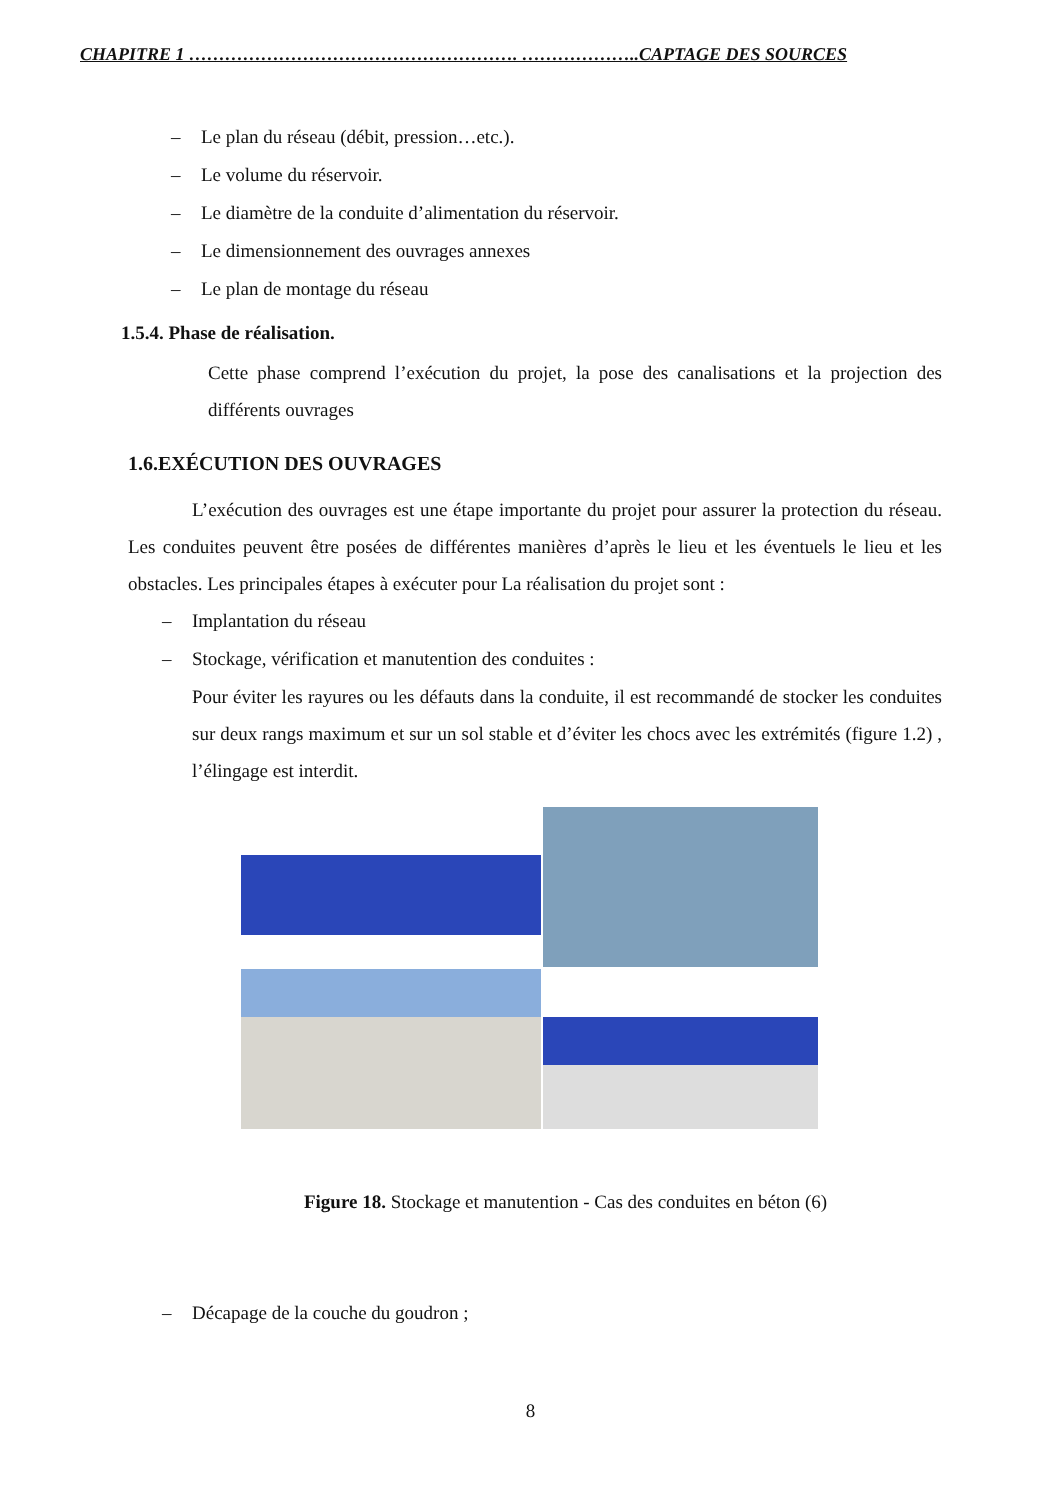CHAPITRE 1 ………………………………………………. ………………..CAPTAGE DES SOURCES
– Le plan du réseau (débit, pression…etc.).
– Le volume du réservoir.
– Le diamètre de la conduite d’alimentation du réservoir.
– Le dimensionnement des ouvrages annexes
– Le plan de montage du réseau
1.5.4. Phase de réalisation.
Cette phase comprend l’exécution du projet, la pose des canalisations et la projection des différents ouvrages
1.6.EXÉCUTION DES OUVRAGES
L’exécution des ouvrages est une étape importante du projet pour assurer la protection du réseau. Les conduites peuvent être posées de différentes manières d’après le lieu et les éventuels le lieu et les obstacles. Les principales étapes à exécuter pour La réalisation du projet sont :
– Implantation du réseau
– Stockage, vérification et manutention des conduites :
Pour éviter les rayures ou les défauts dans la conduite, il est recommandé de stocker les conduites sur deux rangs maximum et sur un sol stable et d’éviter les chocs avec les extrémités (figure 1.2) , l’élingage est interdit.
Figure 18. Stockage et manutention - Cas des conduites en béton (6)
– Décapage de la couche du goudron ;
8